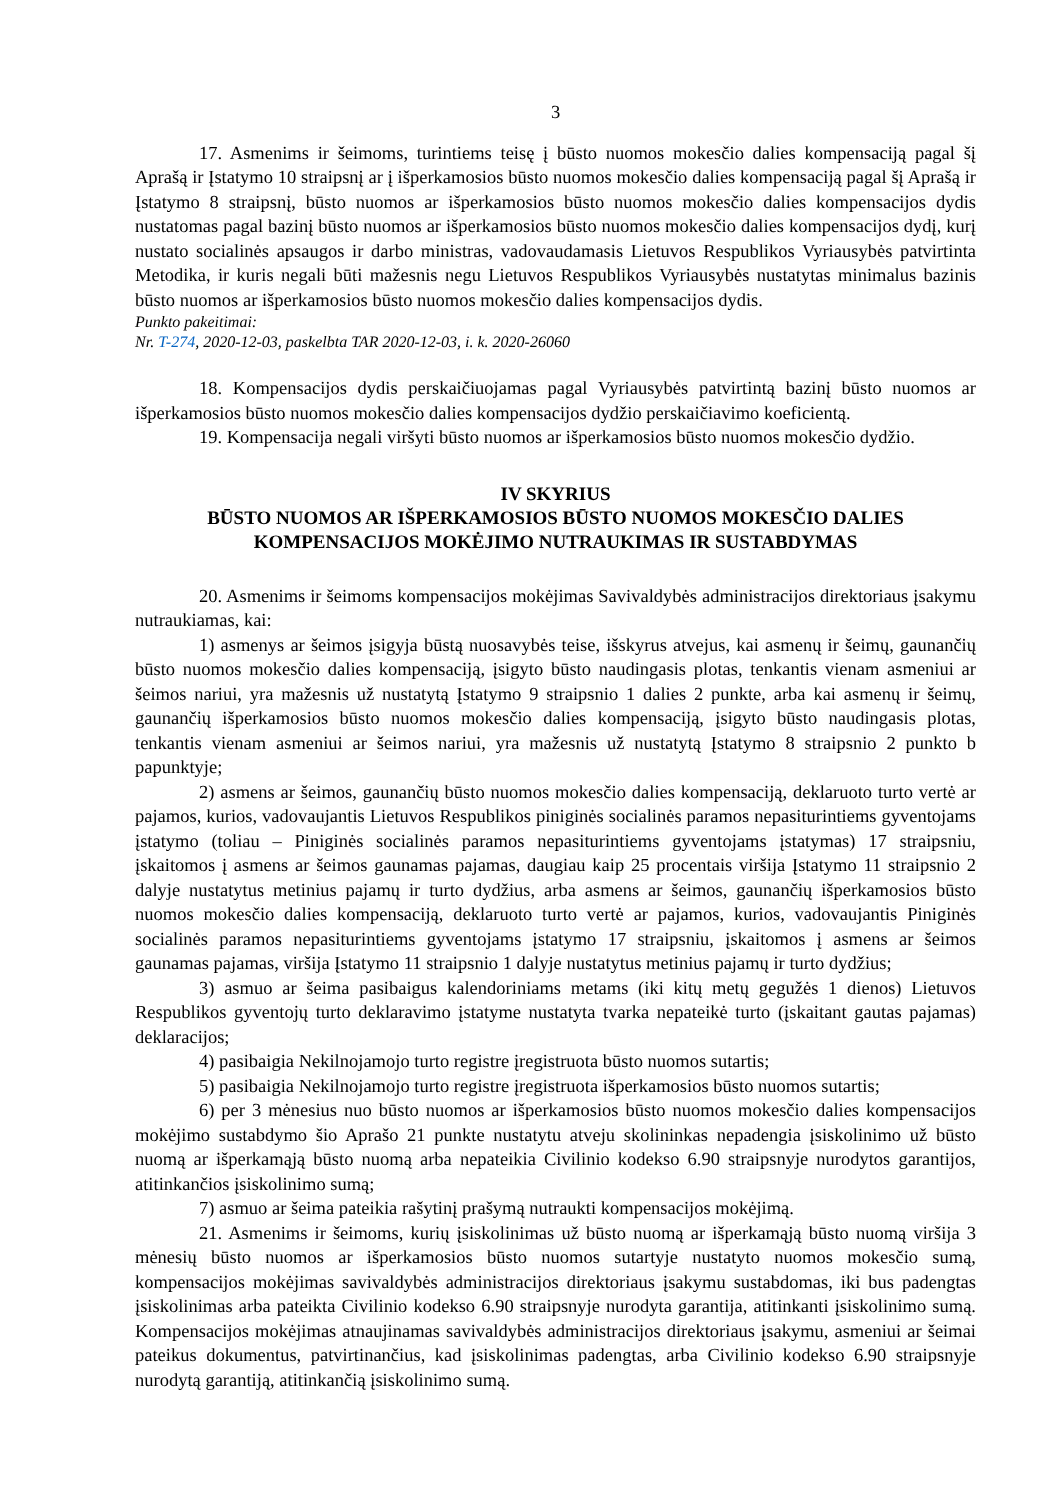3
17. Asmenims ir šeimoms, turintiems teisę į būsto nuomos mokesčio dalies kompensaciją pagal šį Aprašą ir Įstatymo 10 straipsnį ar į išperkamosios būsto nuomos mokesčio dalies kompensaciją pagal šį Aprašą ir Įstatymo 8 straipsnį, būsto nuomos ar išperkamosios būsto nuomos mokesčio dalies kompensacijos dydis nustatomas pagal bazinį būsto nuomos ar išperkamosios būsto nuomos mokesčio dalies kompensacijos dydį, kurį nustato socialinės apsaugos ir darbo ministras, vadovaudamasis Lietuvos Respublikos Vyriausybės patvirtinta Metodika, ir kuris negali būti mažesnis negu Lietuvos Respublikos Vyriausybės nustatytas minimalus bazinis būsto nuomos ar išperkamosios būsto nuomos mokesčio dalies kompensacijos dydis.
Punkto pakeitimai:
Nr. T-274, 2020-12-03, paskelbta TAR 2020-12-03, i. k. 2020-26060
18. Kompensacijos dydis perskaičiuojamas pagal Vyriausybės patvirtintą bazinį būsto nuomos ar išperkamosios būsto nuomos mokesčio dalies kompensacijos dydžio perskaičiavimo koeficientą.
19. Kompensacija negali viršyti būsto nuomos ar išperkamosios būsto nuomos mokesčio dydžio.
IV SKYRIUS
BŪSTO NUOMOS AR IŠPERKAMOSIOS BŪSTO NUOMOS MOKESČIO DALIES
KOMPENSACIJOS MOKĖJIMO NUTRAUKIMAS IR SUSTABDYMAS
20. Asmenims ir šeimoms kompensacijos mokėjimas Savivaldybės administracijos direktoriaus įsakymu nutraukiamas, kai:
1) asmenys ar šeimos įsigyja būstą nuosavybės teise, išskyrus atvejus, kai asmenų ir šeimų, gaunančių būsto nuomos mokesčio dalies kompensaciją, įsigyto būsto naudingasis plotas, tenkantis vienam asmeniui ar šeimos nariui, yra mažesnis už nustatytą Įstatymo 9 straipsnio 1 dalies 2 punkte, arba kai asmenų ir šeimų, gaunančių išperkamosios būsto nuomos mokesčio dalies kompensaciją, įsigyto būsto naudingasis plotas, tenkantis vienam asmeniui ar šeimos nariui, yra mažesnis už nustatytą Įstatymo 8 straipsnio 2 punkto b papunktyje;
2) asmens ar šeimos, gaunančių būsto nuomos mokesčio dalies kompensaciją, deklaruoto turto vertė ar pajamos, kurios, vadovaujantis Lietuvos Respublikos piniginės socialinės paramos nepasiturintiems gyventojams įstatymo (toliau – Piniginės socialinės paramos nepasiturintiems gyventojams įstatymas) 17 straipsniu, įskaitomos į asmens ar šeimos gaunamas pajamas, daugiau kaip 25 procentais viršija Įstatymo 11 straipsnio 2 dalyje nustatytus metinius pajamų ir turto dydžius, arba asmens ar šeimos, gaunančių išperkamosios būsto nuomos mokesčio dalies kompensaciją, deklaruoto turto vertė ar pajamos, kurios, vadovaujantis Piniginės socialinės paramos nepasiturintiems gyventojams įstatymo 17 straipsniu, įskaitomos į asmens ar šeimos gaunamas pajamas, viršija Įstatymo 11 straipsnio 1 dalyje nustatytus metinius pajamų ir turto dydžius;
3) asmuo ar šeima pasibaigus kalendoriniams metams (iki kitų metų gegužės 1 dienos) Lietuvos Respublikos gyventojų turto deklaravimo įstatyme nustatyta tvarka nepateikė turto (įskaitant gautas pajamas) deklaracijos;
4) pasibaigia Nekilnojamojo turto registre įregistruota būsto nuomos sutartis;
5) pasibaigia Nekilnojamojo turto registre įregistruota išperkamosios būsto nuomos sutartis;
6) per 3 mėnesius nuo būsto nuomos ar išperkamosios būsto nuomos mokesčio dalies kompensacijos mokėjimo sustabdymo šio Aprašo 21 punkte nustatytu atveju skolininkas nepadengia įsiskolinimo už būsto nuomą ar išperkamąją būsto nuomą arba nepateikia Civilinio kodekso 6.90 straipsnyje nurodytos garantijos, atitinkančios įsiskolinimo sumą;
7) asmuo ar šeima pateikia rašytinį prašymą nutraukti kompensacijos mokėjimą.
21. Asmenims ir šeimoms, kurių įsiskolinimas už būsto nuomą ar išperkamąją būsto nuomą viršija 3 mėnesių būsto nuomos ar išperkamosios būsto nuomos sutartyje nustatyto nuomos mokesčio sumą, kompensacijos mokėjimas savivaldybės administracijos direktoriaus įsakymu sustabdomas, iki bus padengtas įsiskolinimas arba pateikta Civilinio kodekso 6.90 straipsnyje nurodyta garantija, atitinkanti įsiskolinimo sumą. Kompensacijos mokėjimas atnaujinamas savivaldybės administracijos direktoriaus įsakymu, asmeniui ar šeimai pateikus dokumentus, patvirtinančius, kad įsiskolinimas padengtas, arba Civilinio kodekso 6.90 straipsnyje nurodytą garantiją, atitinkančią įsiskolinimo sumą.